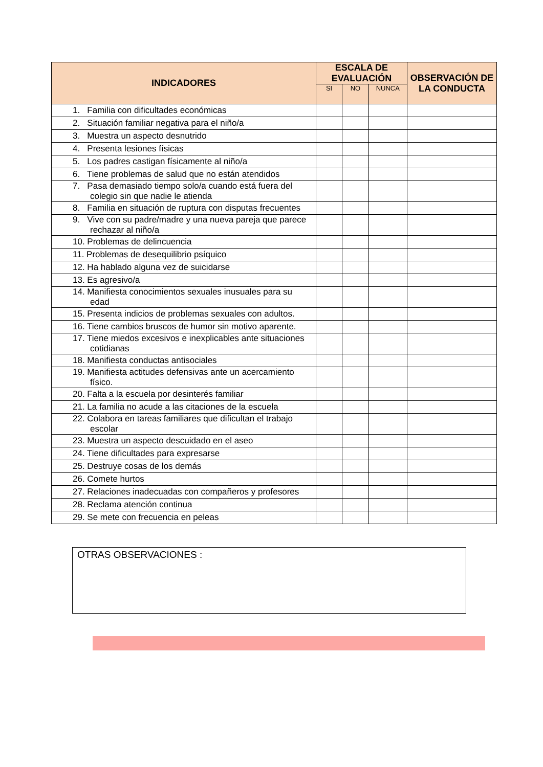| INDICADORES | ESCALA DE EVALUACIÓN | | | OBSERVACIÓN DE LA CONDUCTA |
| --- | --- | --- | --- | --- |
| | SI | NO | NUNCA | |
| 1. Familia con dificultades económicas | | | | |
| 2. Situación familiar negativa para el niño/a | | | | |
| 3. Muestra un aspecto desnutrido | | | | |
| 4. Presenta lesiones físicas | | | | |
| 5. Los padres castigan físicamente al niño/a | | | | |
| 6. Tiene problemas de salud que no están atendidos | | | | |
| 7. Pasa demasiado tiempo solo/a cuando está fuera del colegio sin que nadie le atienda | | | | |
| 8. Familia en situación de ruptura con disputas frecuentes | | | | |
| 9. Vive con su padre/madre y una nueva pareja que parece rechazar al niño/a | | | | |
| 10. Problemas de delincuencia | | | | |
| 11. Problemas de desequilibrio psíquico | | | | |
| 12. Ha hablado alguna vez de suicidarse | | | | |
| 13. Es agresivo/a | | | | |
| 14. Manifiesta conocimientos sexuales inusuales para su edad | | | | |
| 15. Presenta indicios de problemas sexuales con adultos. | | | | |
| 16. Tiene cambios bruscos de humor sin motivo aparente. | | | | |
| 17. Tiene miedos excesivos e inexplicables ante situaciones cotidianas | | | | |
| 18. Manifiesta conductas antisociales | | | | |
| 19. Manifiesta actitudes defensivas ante un acercamiento físico. | | | | |
| 20. Falta a la escuela por desinterés familiar | | | | |
| 21. La familia no acude a las citaciones de la escuela | | | | |
| 22. Colabora en tareas familiares que dificultan el trabajo escolar | | | | |
| 23. Muestra un aspecto descuidado en el aseo | | | | |
| 24. Tiene dificultades para expresarse | | | | |
| 25. Destruye cosas de los demás | | | | |
| 26. Comete hurtos | | | | |
| 27. Relaciones inadecuadas con compañeros y profesores | | | | |
| 28. Reclama atención continua | | | | |
| 29. Se mete con frecuencia en peleas | | | | |
OTRAS OBSERVACIONES :